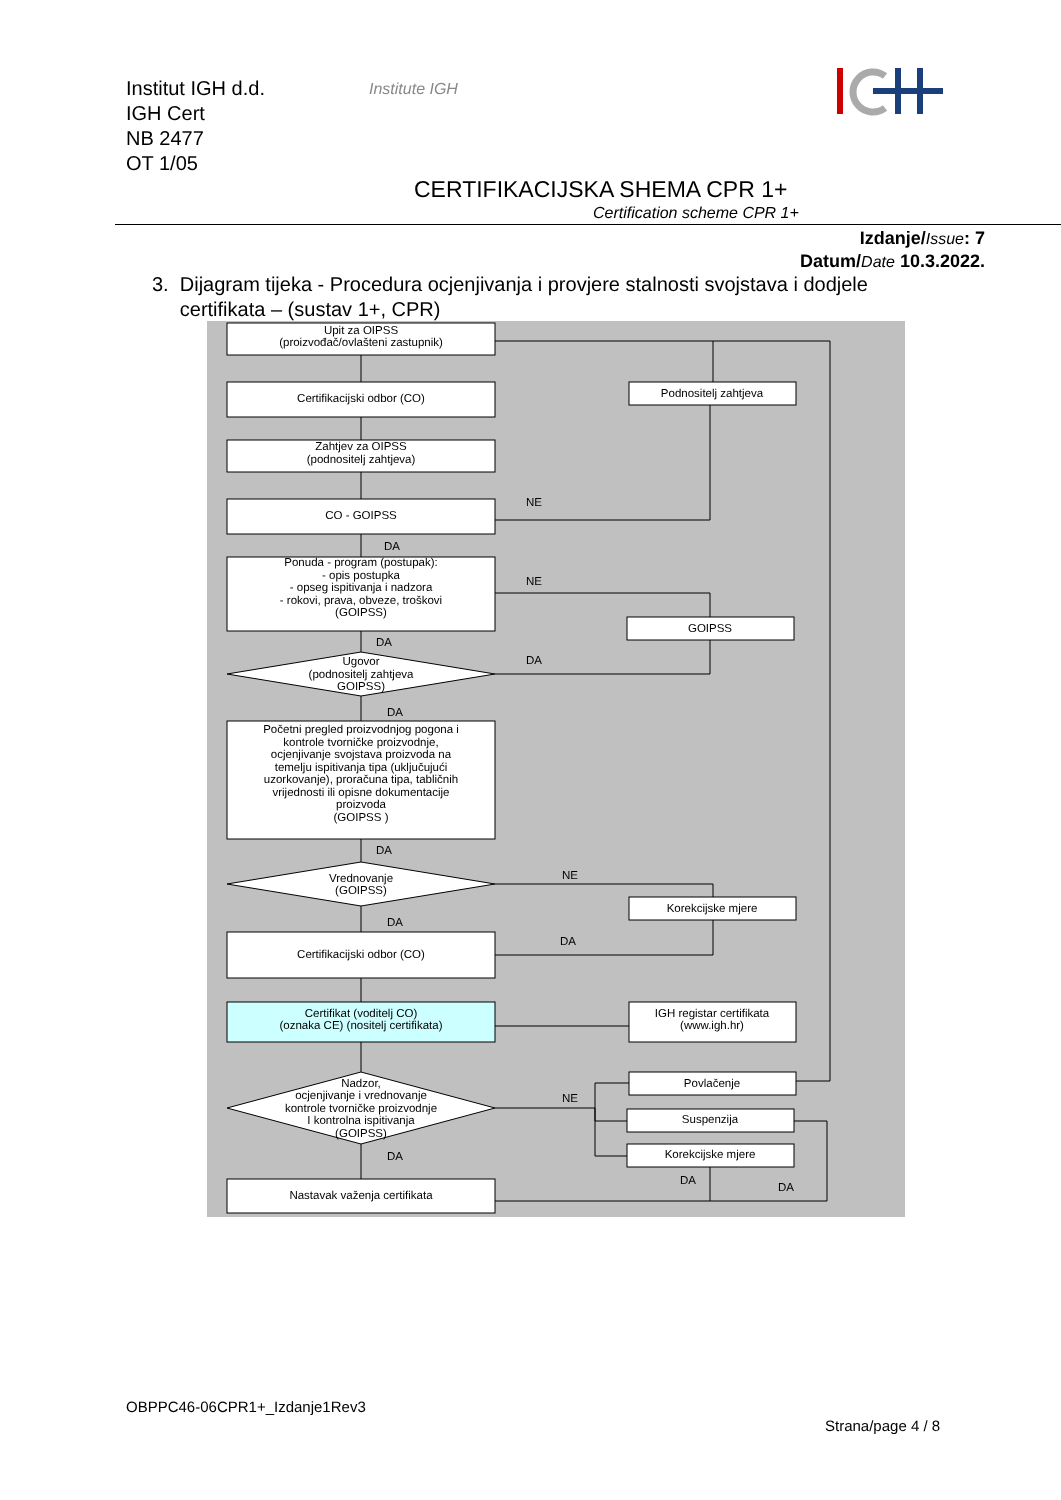Institut IGH d.d.
IGH Cert
NB 2477
OT 1/05
Institute IGH
CERTIFIKACIJSKA SHEMA CPR 1+
Certification scheme CPR 1+
Izdanje/Issue: 7
Datum/Date 10.3.2022.
3. Dijagram tijeka - Procedura ocjenjivanja i provjere stalnosti svojstava i dodjele
certifikata – (sustav 1+, CPR)
Upit za OIPSS
(proizvođač/ovlašteni zastupnik)
Certifikacijski odbor (CO)
Podnositelj zahtjeva
Zahtjev za OIPSS
(podnositelj zahtjeva)
CO - GOIPSS
NE
DA
Ponuda - program (postupak):
- opis postupka
- opseg ispitivanja i nadzora
- rokovi, prava, obveze, troškovi
(GOIPSS)
NE
GOIPSS
DA
Ugovor
(podnositelj zahtjeva
GOIPSS)
DA
DA
Početni pregled proizvodnjog pogona i
kontrole tvorničke proizvodnje,
ocjenjivanje svojstava proizvoda na
temelju ispitivanja tipa (uključujući
uzorkovanje), proračuna tipa, tabličnih
vrijednosti ili opisne dokumentacije
proizvoda
(GOIPSS )
DA
Vrednovanje
(GOIPSS)
NE
Korekcijske mjere
DA
DA
Certifikacijski odbor (CO)
Certifikat (voditelj CO)
(oznaka CE) (nositelj certifikata)
IGH registar certifikata
(www.igh.hr)
Nadzor,
ocjenjivanje i vrednovanje
kontrole tvorničke proizvodnje
I kontrolna ispitivanja
(GOIPSS)
Povlačenje
Suspenzija
Korekcijske mjere
NE
DA
DA
DA
Nastavak važenja certifikata
OBPPC46-06CPR1+_Izdanje1Rev3
Strana/page 4 / 8